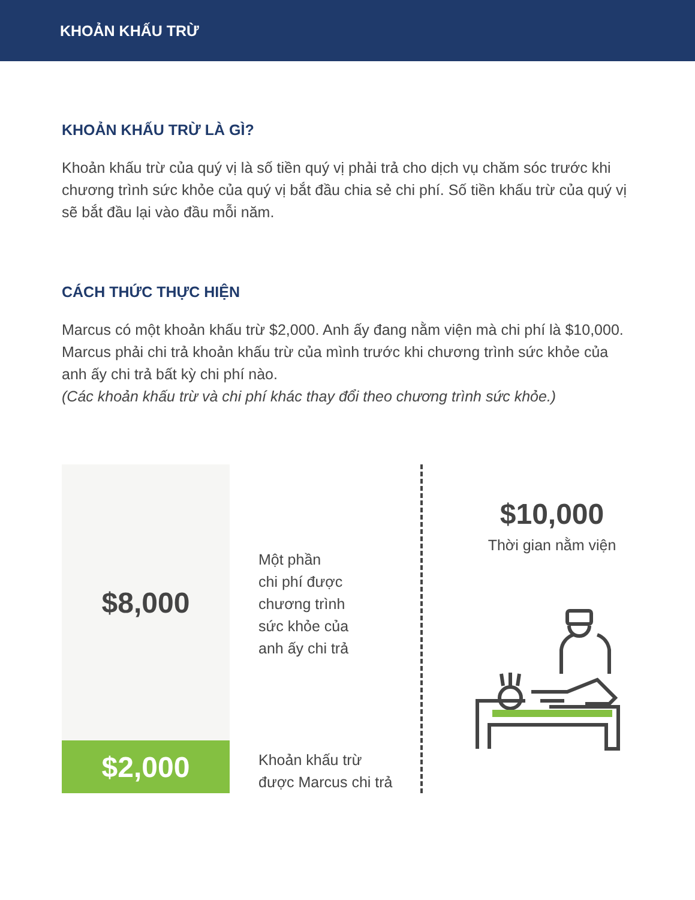KHOẢN KHẤU TRỪ
KHOẢN KHẤU TRỪ LÀ GÌ?
Khoản khấu trừ của quý vị là số tiền quý vị phải trả cho dịch vụ chăm sóc trước khi chương trình sức khỏe của quý vị bắt đầu chia sẻ chi phí. Số tiền khấu trừ của quý vị sẽ bắt đầu lại vào đầu mỗi năm.
CÁCH THỨC THỰC HIỆN
Marcus có một khoản khấu trừ $2,000. Anh ấy đang nằm viện mà chi phí là $10,000. Marcus phải chi trả khoản khấu trừ của mình trước khi chương trình sức khỏe của anh ấy chi trả bất kỳ chi phí nào.
(Các khoản khấu trừ và chi phí khác thay đổi theo chương trình sức khỏe.)
$8,000
$2,000
Một phần
chi phí được
chương trình
sức khỏe của
anh ấy chi trả
Khoản khấu trừ
được Marcus chi trả
$10,000
Thời gian nằm viện